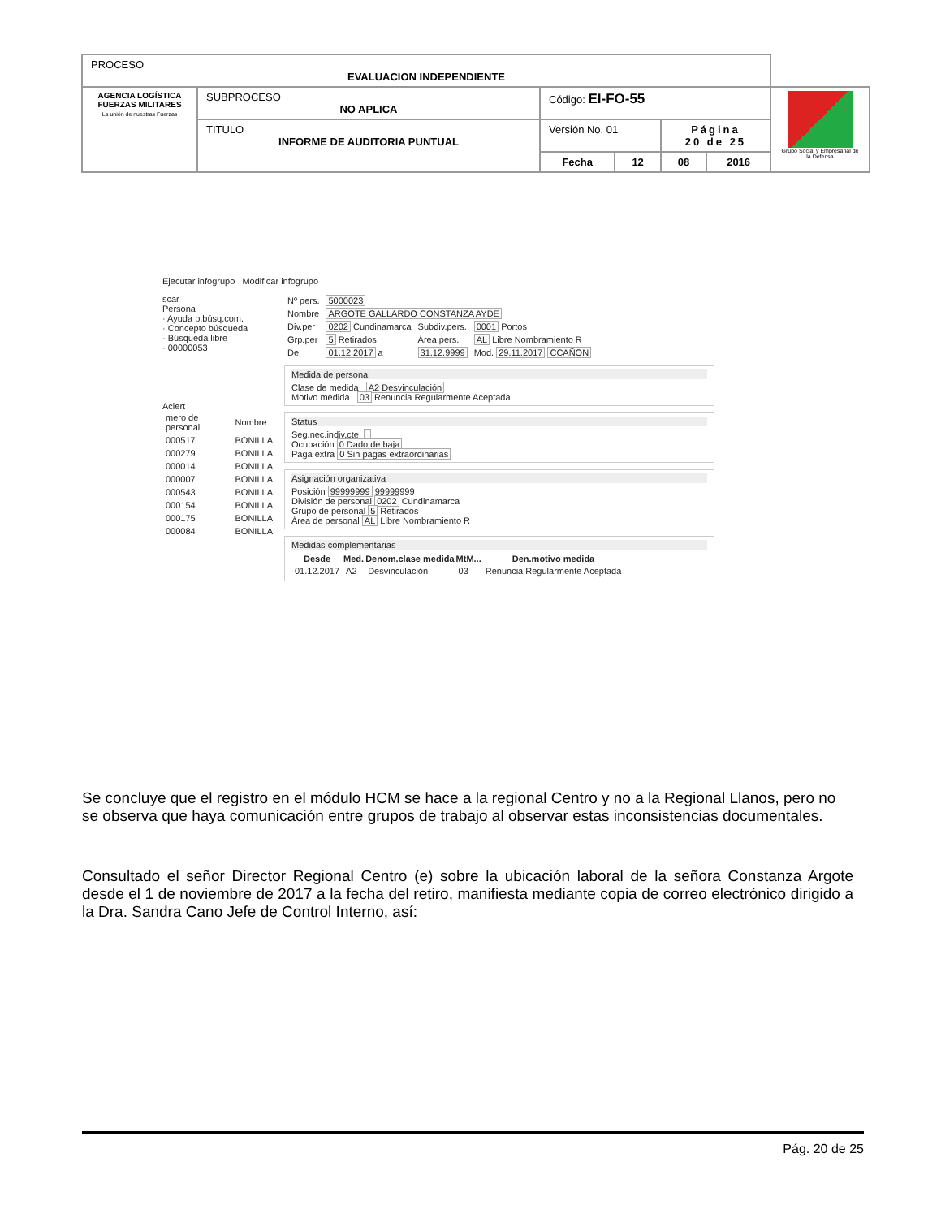| PROCESO EVALUACION INDEPENDIENTE | | | | | | |
| AGENCIA LOGÍSTICA FUERZAS MILITARES La unión de nuestras Fuerzas | SUBPROCESO NO APLICA | Código: EI-FO-55 | | | | Grupo Social y Empresarial de la Defensa |
| | TITULO INFORME DE AUDITORIA PUNTUAL | Versión No. 01 | | Página 20 de 25 | | |
| | | Fecha | 12 | 08 | 2016 | |
Ejecutar infogrupo Modificar infogrupo
scar
Persona
· Ayuda p.búsq.com.
· Concepto búsqueda
· Búsqueda libre
· 00000053
Aciert
| mero de personal | Nombre |
| 000517 | BONILLA |
| 000279 | BONILLA |
| 000014 | BONILLA |
| 000007 | BONILLA |
| 000543 | BONILLA |
| 000154 | BONILLA |
| 000175 | BONILLA |
| 000084 | BONILLA |
| Nº pers. | 5000023 | | |
| Nombre | ARGOTE GALLARDO CONSTANZA AYDE | | |
| Div.per | 0202 Cundinamarca | Subdiv.pers. | 0001 Portos |
| Grp.per | 5 Retirados | Área pers. | AL Libre Nombramiento R |
| De | 01.12.2017 a | 31.12.9999 | Mod. 29.11.2017 CCAÑON |
Medida de personal
Clase de medida A2 Desvinculación
Motivo medida 03 Renuncia Regularmente Aceptada
Status
Seg.nec.indiv.cte.
Ocupación 0 Dado de baja
Paga extra 0 Sin pagas extraordinarias
Asignación organizativa
Posición 99999999 99999999
División de personal 0202 Cundinamarca
Grupo de personal 5 Retirados
Área de personal AL Libre Nombramiento R
Medidas complementarias
| Desde | Med. | Denom.clase medida | MtM... | Den.motivo medida |
| --- | --- | --- | --- | --- |
| 01.12.2017 | A2 | Desvinculación | 03 | Renuncia Regularmente Aceptada |
Se concluye que el registro en el módulo HCM se hace a la regional Centro y no a la Regional Llanos, pero no se observa que haya comunicación entre grupos de trabajo al observar estas inconsistencias documentales.
Consultado el señor Director Regional Centro (e) sobre la ubicación laboral de la señora Constanza Argote desde el 1 de noviembre de 2017 a la fecha del retiro, manifiesta mediante copia de correo electrónico dirigido a la Dra. Sandra Cano Jefe de Control Interno, así:
Pág. 20 de 25